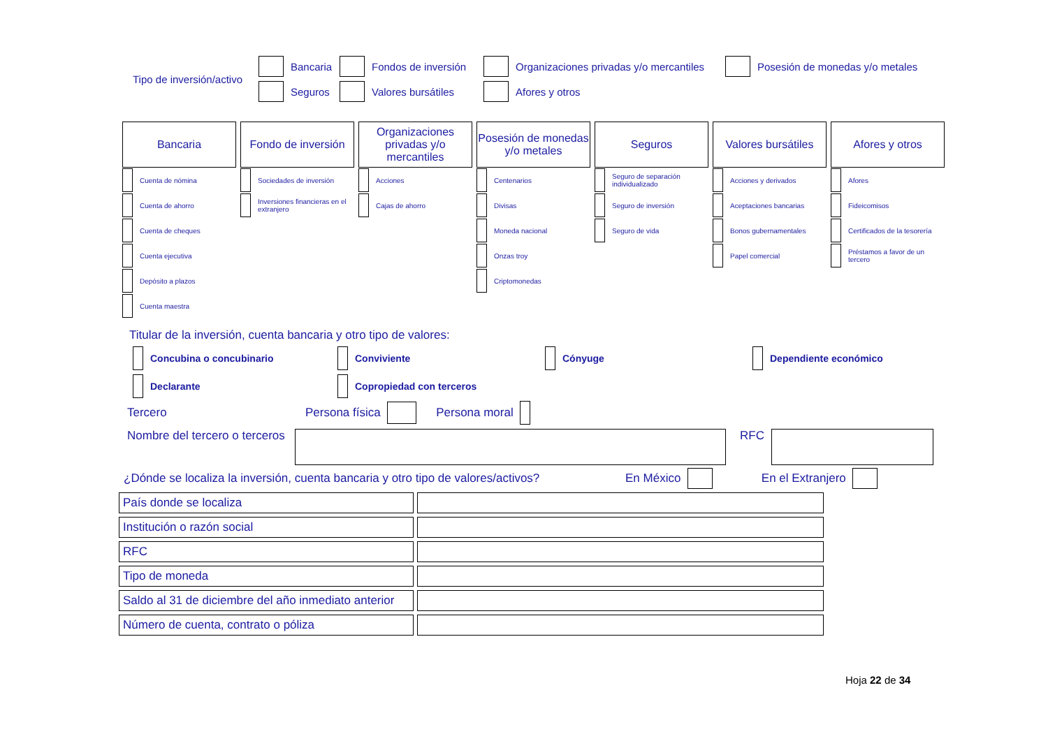Tipo de inversión/activo
Bancaria Fondos de inversión Organizaciones privadas y/o mercantiles Posesión de monedas y/o metales
Seguros Valores bursátiles Afores y otros
Bancaria
Cuenta de nómina
Cuenta de ahorro
Cuenta de cheques
Cuenta ejecutiva
Depósito a plazos
Cuenta maestra
Fondo de inversión
Sociedades de inversión
Inversiones financieras en el extranjero
Organizaciones privadas y/o mercantiles
Acciones
Cajas de ahorro
Posesión de monedas y/o metales
Centenarios
Divisas
Moneda nacional
Onzas troy
Criptomonedas
Seguros
Seguro de separación individualizado
Seguro de inversión
Seguro de vida
Valores bursátiles
Acciones y derivados
Aceptaciones bancarias
Bonos gubernamentales
Papel comercial
Afores y otros
Afores
Fideicomisos
Certificados de la tesorería
Préstamos a favor de un tercero
Titular de la inversión, cuenta bancaria y otro tipo de valores:
Concubina o concubinario Conviviente Cónyuge Dependiente económico
Declarante Copropiedad con terceros
Tercero Persona física Persona moral
Nombre del tercero o terceros RFC
¿Dónde se localiza la inversión, cuenta bancaria y otro tipo de valores/activos? En México En el Extranjero
| País donde se localiza | |
| Institución o razón social | |
| RFC | |
| Tipo de moneda | |
| Saldo al 31 de diciembre del año inmediato anterior | |
| Número de cuenta, contrato o póliza | |
Hoja 22 de 34